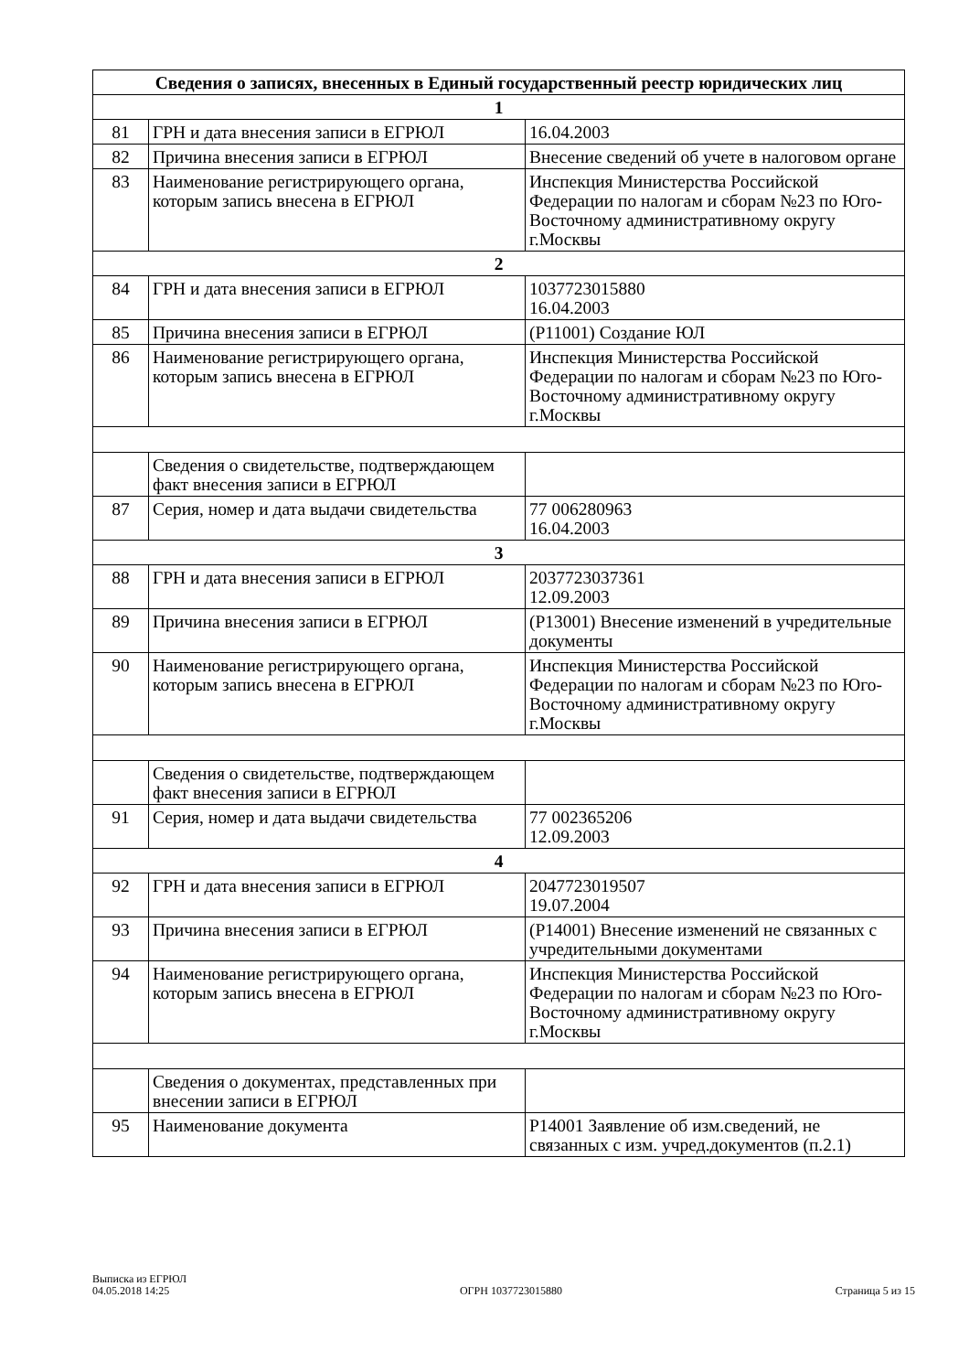| Сведения о записях, внесенных в Единый государственный реестр юридических лиц | | |
| --- | --- | --- |
| 1 | | |
| 81 | ГРН и дата внесения записи в ЕГРЮЛ | 16.04.2003 |
| 82 | Причина внесения записи в ЕГРЮЛ | Внесение сведений об учете в налоговом органе |
| 83 | Наименование регистрирующего органа, которым запись внесена в ЕГРЮЛ | Инспекция Министерства Российской Федерации по налогам и сборам №23 по Юго-Восточному административному округу г.Москвы |
| 2 | | |
| 84 | ГРН и дата внесения записи в ЕГРЮЛ | 1037723015880 16.04.2003 |
| 85 | Причина внесения записи в ЕГРЮЛ | (Р11001) Создание ЮЛ |
| 86 | Наименование регистрирующего органа, которым запись внесена в ЕГРЮЛ | Инспекция Министерства Российской Федерации по налогам и сборам №23 по Юго-Восточному административному округу г.Москвы |
| | Сведения о свидетельстве, подтверждающем факт внесения записи в ЕГРЮЛ | |
| 87 | Серия, номер и дата выдачи свидетельства | 77 006280963 16.04.2003 |
| 3 | | |
| 88 | ГРН и дата внесения записи в ЕГРЮЛ | 2037723037361 12.09.2003 |
| 89 | Причина внесения записи в ЕГРЮЛ | (Р13001) Внесение изменений в учредительные документы |
| 90 | Наименование регистрирующего органа, которым запись внесена в ЕГРЮЛ | Инспекция Министерства Российской Федерации по налогам и сборам №23 по Юго-Восточному административному округу г.Москвы |
| | Сведения о свидетельстве, подтверждающем факт внесения записи в ЕГРЮЛ | |
| 91 | Серия, номер и дата выдачи свидетельства | 77 002365206 12.09.2003 |
| 4 | | |
| 92 | ГРН и дата внесения записи в ЕГРЮЛ | 2047723019507 19.07.2004 |
| 93 | Причина внесения записи в ЕГРЮЛ | (Р14001) Внесение изменений не связанных с учредительными документами |
| 94 | Наименование регистрирующего органа, которым запись внесена в ЕГРЮЛ | Инспекция Министерства Российской Федерации по налогам и сборам №23 по Юго-Восточному административному округу г.Москвы |
| | Сведения о документах, представленных при внесении записи в ЕГРЮЛ | |
| 95 | Наименование документа | Р14001 Заявление об изм.сведений, не связанных с изм. учред.документов (п.2.1) |
Выписка из ЕГРЮЛ
04.05.2018 14:25
ОГРН 1037723015880
Страница 5 из 15